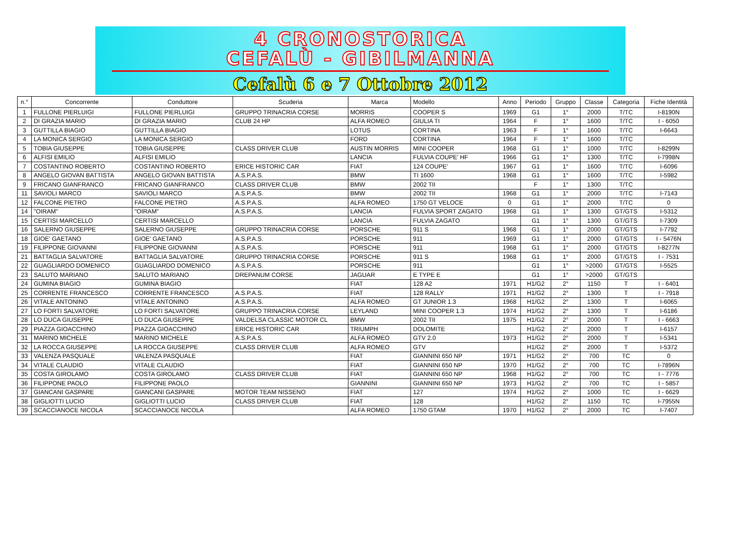4 CRONOSTORICA
CEFALÙ - GIBILMANNA
Cefalù 6 e 7 Ottobre 2012
| n.° | Concorrente | Conduttore | Scuderia | Marca | Modello | Anno | Periodo | Gruppo | Classe | Categoria | Fiche Identità |
| --- | --- | --- | --- | --- | --- | --- | --- | --- | --- | --- | --- |
| 1 | FULLONE PIERLUIGI | FULLONE PIERLUIGI | GRUPPO TRINACRIA CORSE | MORRIS | COOPER S | 1969 | G1 | 1° | 2000 | T/TC | I-8190N |
| 2 | DI GRAZIA MARIO | DI GRAZIA MARIO | CLUB 24 HP | ALFA ROMEO | GIULIA TI | 1964 | F | 1° | 1600 | T/TC | I - 6050 |
| 3 | GUTTILLA BIAGIO | GUTTILLA BIAGIO | | LOTUS | CORTINA | 1963 | F | 1° | 1600 | T/TC | I-6643 |
| 4 | LA MONICA SERGIO | LA MONICA SERGIO | | FORD | CORTINA | 1964 | F | 1° | 1600 | T/TC | |
| 5 | TOBIA GIUSEPPE | TOBIA GIUSEPPE | CLASS DRIVER CLUB | AUSTIN MORRIS | MINI COOPER | 1968 | G1 | 1° | 1000 | T/TC | I-8299N |
| 6 | ALFISI EMILIO | ALFISI EMILIO | | LANCIA | FULVIA COUPE' HF | 1966 | G1 | 1° | 1300 | T/TC | I-7998N |
| 7 | COSTANTINO ROBERTO | COSTANTINO ROBERTO | ERICE HISTORIC CAR | FIAT | 124 COUPE' | 1967 | G1 | 1° | 1600 | T/TC | I-6096 |
| 8 | ANGELO GIOVAN BATTISTA | ANGELO GIOVAN BATTISTA | A.S.P.A.S. | BMW | TI 1600 | 1968 | G1 | 1° | 1600 | T/TC | I-5982 |
| 9 | FRICANO GIANFRANCO | FRICANO GIANFRANCO | CLASS DRIVER CLUB | BMW | 2002 TII | | F | 1° | 1300 | T/TC | |
| 11 | SAVIOLI MARCO | SAVIOLI MARCO | A.S.P.A.S. | BMW | 2002 TII | 1968 | G1 | 1° | 2000 | T/TC | I-7143 |
| 12 | FALCONE PIETRO | FALCONE PIETRO | A.S.P.A.S. | ALFA ROMEO | 1750 GT VELOCE | 0 | G1 | 1° | 2000 | T/TC | 0 |
| 14 | "OIRAM" | "OIRAM" | A.S.P.A.S. | LANCIA | FULVIA SPORT ZAGATO | 1968 | G1 | 1° | 1300 | GT/GTS | I-5312 |
| 15 | CERTISI MARCELLO | CERTISI MARCELLO | | LANCIA | FULVIA ZAGATO | | G1 | 1° | 1300 | GT/GTS | I-7309 |
| 16 | SALERNO GIUSEPPE | SALERNO GIUSEPPE | GRUPPO TRINACRIA CORSE | PORSCHE | 911 S | 1968 | G1 | 1° | 2000 | GT/GTS | I-7792 |
| 18 | GIOE' GAETANO | GIOE' GAETANO | A.S.P.A.S. | PORSCHE | 911 | 1969 | G1 | 1° | 2000 | GT/GTS | I - 5476N |
| 19 | FILIPPONE GIOVANNI | FILIPPONE GIOVANNI | A.S.P.A.S. | PORSCHE | 911 | 1968 | G1 | 1° | 2000 | GT/GTS | I-8277N |
| 21 | BATTAGLIA SALVATORE | BATTAGLIA SALVATORE | GRUPPO TRINACRIA CORSE | PORSCHE | 911 S | 1968 | G1 | 1° | 2000 | GT/GTS | I - 7531 |
| 22 | GUAGLIARDO DOMENICO | GUAGLIARDO DOMENICO | A.S.P.A.S. | PORSCHE | 911 | | G1 | 1° | >2000 | GT/GTS | I-5525 |
| 23 | SALUTO MARIANO | SALUTO MARIANO | DREPANUM CORSE | JAGUAR | E TYPE E | | G1 | 1° | >2000 | GT/GTS | |
| 24 | GUMINA BIAGIO | GUMINA BIAGIO | | FIAT | 128 A2 | 1971 | H1/G2 | 2° | 1150 | T | I - 6401 |
| 25 | CORRENTE FRANCESCO | CORRENTE FRANCESCO | A.S.P.A.S. | FIAT | 128 RALLY | 1971 | H1/G2 | 2° | 1300 | T | I - 7918 |
| 26 | VITALE ANTONINO | VITALE ANTONINO | A.S.P.A.S. | ALFA ROMEO | GT JUNIOR 1.3 | 1968 | H1/G2 | 2° | 1300 | T | I-6065 |
| 27 | LO FORTI SALVATORE | LO FORTI SALVATORE | GRUPPO TRINACRIA CORSE | LEYLAND | MINI COOPER 1.3 | 1974 | H1/G2 | 2° | 1300 | T | I-6186 |
| 28 | LO DUCA GIUSEPPE | LO DUCA GIUSEPPE | VALDELSA CLASSIC MOTOR CL | BMW | 2002 TII | 1975 | H1/G2 | 2° | 2000 | T | I - 6663 |
| 29 | PIAZZA GIOACCHINO | PIAZZA GIOACCHINO | ERICE HISTORIC CAR | TRIUMPH | DOLOMITE | | H1/G2 | 2° | 2000 | T | I-6157 |
| 31 | MARINO MICHELE | MARINO MICHELE | A.S.P.A.S. | ALFA ROMEO | GTV 2.0 | 1973 | H1/G2 | 2° | 2000 | T | I-5341 |
| 32 | LA ROCCA GIUSEPPE | LA ROCCA GIUSEPPE | CLASS DRIVER CLUB | ALFA ROMEO | GTV | | H1/G2 | 2° | 2000 | T | I-5372 |
| 33 | VALENZA PASQUALE | VALENZA PASQUALE | | FIAT | GIANNINI 650 NP | 1971 | H1/G2 | 2° | 700 | TC | 0 |
| 34 | VITALE CLAUDIO | VITALE CLAUDIO | | FIAT | GIANNINI 650 NP | 1970 | H1/G2 | 2° | 700 | TC | I-7896N |
| 35 | COSTA GIROLAMO | COSTA GIROLAMO | CLASS DRIVER CLUB | FIAT | GIANNINI 650 NP | 1968 | H1/G2 | 2° | 700 | TC | I - 7776 |
| 36 | FILIPPONE PAOLO | FILIPPONE PAOLO | | GIANNINI | GIANNINI 650 NP | 1973 | H1/G2 | 2° | 700 | TC | I - 5857 |
| 37 | GIANCANI GASPARE | GIANCANI GASPARE | MOTOR TEAM NISSENO | FIAT | 127 | 1974 | H1/G2 | 2° | 1000 | TC | I - 6629 |
| 38 | GIGLIOTTI LUCIO | GIGLIOTTI LUCIO | CLASS DRIVER CLUB | FIAT | 128 | | H1/G2 | 2° | 1150 | TC | I-7955N |
| 39 | SCACCIANOCE NICOLA | SCACCIANOCE NICOLA | | ALFA ROMEO | 1750 GTAM | 1970 | H1/G2 | 2° | 2000 | TC | I-7407 |